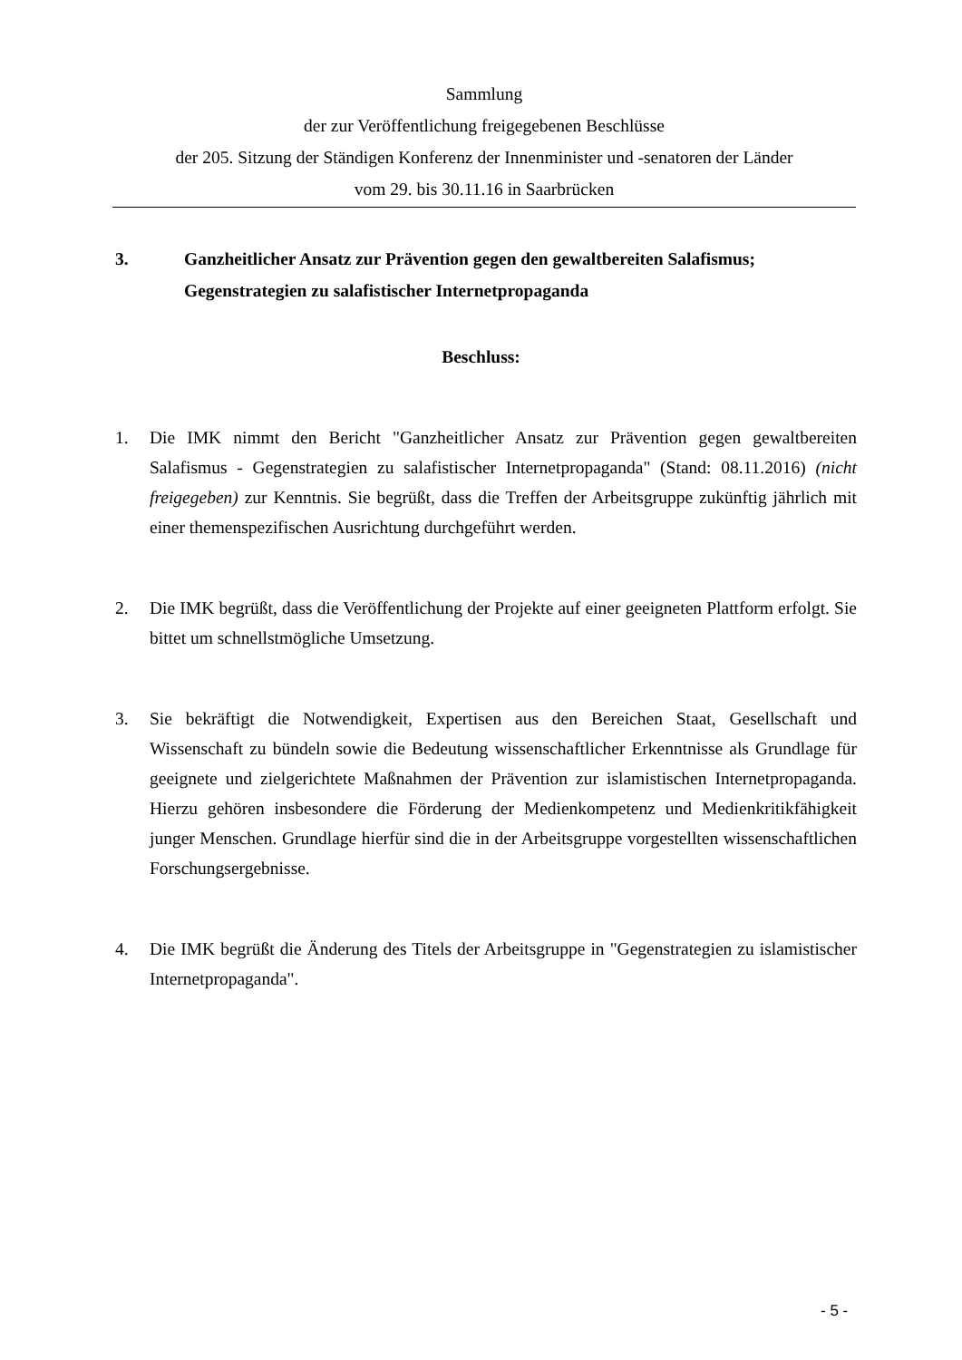Sammlung
der zur Veröffentlichung freigegebenen Beschlüsse
der 205. Sitzung der Ständigen Konferenz der Innenminister und -senatoren der Länder
vom 29. bis 30.11.16 in Saarbrücken
3. Ganzheitlicher Ansatz zur Prävention gegen den gewaltbereiten Salafismus; Gegenstrategien zu salafistischer Internetpropaganda
Beschluss:
1. Die IMK nimmt den Bericht "Ganzheitlicher Ansatz zur Prävention gegen gewaltbereiten Salafismus - Gegenstrategien zu salafistischer Internetpropaganda" (Stand: 08.11.2016) (nicht freigegeben) zur Kenntnis. Sie begrüßt, dass die Treffen der Arbeitsgruppe zukünftig jährlich mit einer themenspezifischen Ausrichtung durchgeführt werden.
2. Die IMK begrüßt, dass die Veröffentlichung der Projekte auf einer geeigneten Plattform erfolgt. Sie bittet um schnellstmögliche Umsetzung.
3. Sie bekräftigt die Notwendigkeit, Expertisen aus den Bereichen Staat, Gesellschaft und Wissenschaft zu bündeln sowie die Bedeutung wissenschaftlicher Erkenntnisse als Grundlage für geeignete und zielgerichtete Maßnahmen der Prävention zur islamistischen Internetpropaganda. Hierzu gehören insbesondere die Förderung der Medienkompetenz und Medienkritikfähigkeit junger Menschen. Grundlage hierfür sind die in der Arbeitsgruppe vorgestellten wissenschaftlichen Forschungsergebnisse.
4. Die IMK begrüßt die Änderung des Titels der Arbeitsgruppe in "Gegenstrategien zu islamistischer Internetpropaganda".
- 5 -